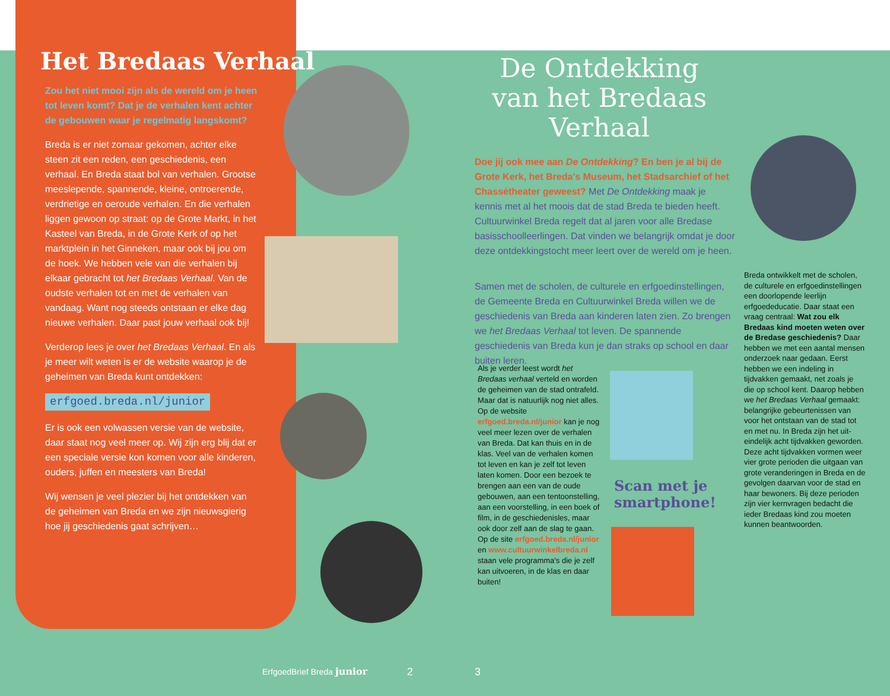Het Bredaas Verhaal
Zou het niet mooi zijn als de wereld om je heen tot leven komt? Dat je de verhalen kent achter de gebouwen waar je regelmatig langskomt?
Breda is er niet zomaar gekomen, achter elke steen zit een reden, een geschiedenis, een verhaal. En Breda staat bol van verhalen. Grootse meeslepende, spannende, kleine, ontroerende, verdrietige en oeroude verhalen. En die verhalen liggen gewoon op straat: op de Grote Markt, in het Kasteel van Breda, in de Grote Kerk of op het marktplein in het Ginneken, maar ook bij jou om de hoek. We hebben vele van die verhalen bij elkaar gebracht tot het Bredaas Verhaal. Van de oudste verhalen tot en met de verhalen van vandaag. Want nog steeds ontstaan er elke dag nieuwe verhalen. Daar past jouw verhaal ook bij!
Verderop lees je over het Bredaas Verhaal. En als je meer wilt weten is er de website waarop je de geheimen van Breda kunt ontdekken:
erfgoed.breda.nl/junior
Er is ook een volwassen versie van de website, daar staat nog veel meer op. Wij zijn erg blij dat er een speciale versie kon komen voor alle kinderen, ouders, juffen en meesters van Breda!
Wij wensen je veel plezier bij het ontdekken van de geheimen van Breda en we zijn nieuwsgierig hoe jij geschiedenis gaat schrijven…
De Ontdekking
van het Bredaas Verhaal
Doe jij ook mee aan De Ontdekking? En ben je al bij de Grote Kerk, het Breda's Museum, het Stadsarchief of het Chassétheater geweest? Met De Ontdekking maak je kennis met al het moois dat de stad Breda te bieden heeft. Cultuurwinkel Breda regelt dat al jaren voor alle Bredase basisschoolleerlingen. Dat vinden we belangrijk omdat je door deze ontdekkings­tocht meer leert over de wereld om je heen.
Samen met de scholen, de culturele en erfgoed­instellingen, de Gemeente Breda en Cultuurwinkel Breda willen we de geschiedenis van Breda aan kinderen laten zien. Zo brengen we het Bredaas Verhaal tot leven. De spannende geschiedenis van Breda kun je dan straks op school en daar buiten leren.
Als je verder leest wordt het Bredaas verhaal verteld en worden de geheimen van de stad ontrafeld. Maar dat is natuurlijk nog niet alles. Op de website erfgoed.breda.nl/junior kan je nog veel meer lezen over de verhalen van Breda. Dat kan thuis en in de klas. Veel van de verhalen komen tot leven en kan je zelf tot leven laten komen. Door een bezoek te brengen aan een van de oude gebouwen, aan een tentoonstelling, aan een voorstelling, in een boek of film, in de geschiedenisles, maar ook door zelf aan de slag te gaan. Op de site erfgoed.breda.nl/junior en www.cultuurwinkelbreda.nl staan vele programma's die je zelf kan uitvoeren, in de klas en daar buiten!
Scan met je
smartphone!
Breda ontwikkelt met de scholen, de culturele en erf­goedinstellingen een doorlo­pende leerlijn erfgoededucatie. Daar staat een vraag centraal: Wat zou elk Bredaas kind moeten weten over de Bredase geschiedenis? Daar hebben we met een aantal mensen onderzoek naar ge­daan. Eerst hebben we een indeling in tijdvakken gemaakt, net zoals je die op school kent. Daarop hebben we het Bredaas Verhaal gemaakt: belangrijke gebeurtenissen van voor het ontstaan van de stad tot en met nu. In Breda zijn het uit­eindelijk acht tijdvakken ge­worden. Deze acht tijdvakken vormen weer vier grote perio­den die uitgaan van grote veranderingen in Breda en de gevolgen daarvan voor de stad en haar bewoners. Bij deze perioden zijn vier kernvragen bedacht die ieder Bredaas kind zou moeten kunnen beant­woorden.
ErfgoedBrief Breda junior 2 3